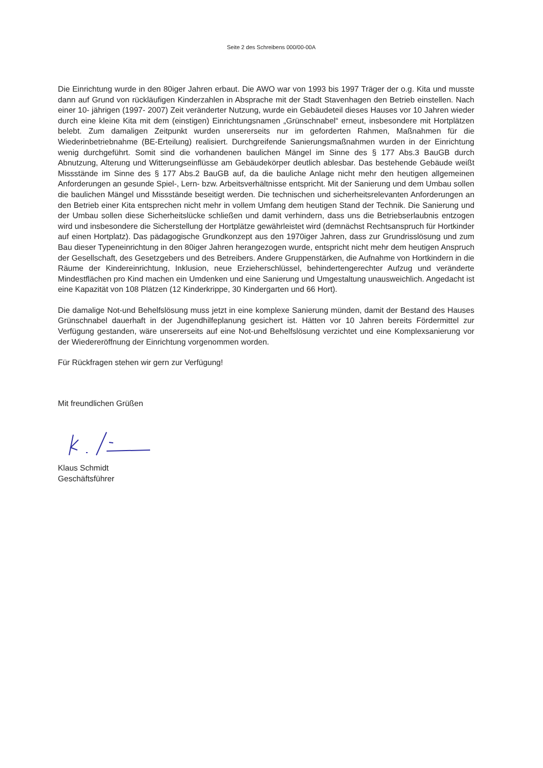Seite 2 des Schreibens 000/00-00A
Die Einrichtung wurde in den 80iger Jahren erbaut. Die AWO war von 1993 bis 1997 Träger der o.g. Kita und musste dann auf Grund von rückläufigen Kinderzahlen in Absprache mit der Stadt Stavenhagen den Betrieb einstellen. Nach einer 10- jährigen (1997- 2007) Zeit veränderter Nutzung, wurde ein Gebäudeteil dieses Hauses vor 10 Jahren wieder durch eine kleine Kita mit dem (einstigen) Einrichtungsnamen „Grünschnabel“ erneut, insbesondere mit Hortplätzen belebt. Zum damaligen Zeitpunkt wurden unsererseits nur im geforderten Rahmen, Maßnahmen für die Wiederinbetriebnahme (BE-Erteilung) realisiert. Durchgreifende Sanierungsmaßnahmen wurden in der Einrichtung wenig durchgeführt. Somit sind die vorhandenen baulichen Mängel im Sinne des § 177 Abs.3 BauGB durch Abnutzung, Alterung und Witterungseinflüsse am Gebäudekörper deutlich ablesbar. Das bestehende Gebäude weißt Missstände im Sinne des § 177 Abs.2 BauGB auf, da die bauliche Anlage nicht mehr den heutigen allgemeinen Anforderungen an gesunde Spiel-, Lern- bzw. Arbeitsverhältnisse entspricht. Mit der Sanierung und dem Umbau sollen die baulichen Mängel und Missstände beseitigt werden. Die technischen und sicherheitsrelevanten Anforderungen an den Betrieb einer Kita entsprechen nicht mehr in vollem Umfang dem heutigen Stand der Technik. Die Sanierung und der Umbau sollen diese Sicherheitslücke schließen und damit verhindern, dass uns die Betriebserlaubnis entzogen wird und insbesondere die Sicherstellung der Hortplätze gewährleistet wird (demnächst Rechtsanspruch für Hortkinder auf einen Hortplatz). Das pädagogische Grundkonzept aus den 1970iger Jahren, dass zur Grundrisslösung und zum Bau dieser Typeneinrichtung in den 80iger Jahren herangezogen wurde, entspricht nicht mehr dem heutigen Anspruch der Gesellschaft, des Gesetzgebers und des Betreibers. Andere Gruppenstärken, die Aufnahme von Hortkindern in die Räume der Kindereinrichtung, Inklusion, neue Erzieherschlüssel, behindertengerechter Aufzug und veränderte Mindestflächen pro Kind machen ein Umdenken und eine Sanierung und Umgestaltung unausweichlich. Angedacht ist eine Kapazität von 108 Plätzen (12 Kinderkrippe, 30 Kindergarten und 66 Hort).
Die damalige Not-und Behelfslösung muss jetzt in eine komplexe Sanierung münden, damit der Bestand des Hauses Grünschnabel dauerhaft in der Jugendhilfeplanung gesichert ist. Hätten vor 10 Jahren bereits Fördermittel zur Verfügung gestanden, wäre unsererseits auf eine Not-und Behelfslösung verzichtet und eine Komplexsanierung vor der Wiedereröffnung der Einrichtung vorgenommen worden.
Für Rückfragen stehen wir gern zur Verfügung!
Mit freundlichen Grüßen
Klaus Schmidt
Geschäftsführer